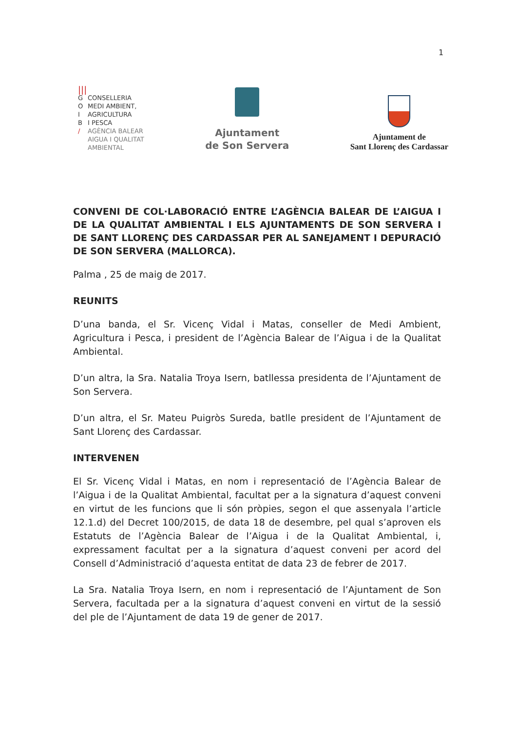1
|||
G CONSELLERIA
O MEDI AMBIENT,
I AGRICULTURA
B I PESCA
/ AGÈNCIA BALEAR
AIGUA I QUALITAT
AMBIENTAL
Ajuntament
de Son Servera
Ajuntament de
Sant Llorenç des Cardassar
CONVENI DE COL·LABORACIÓ ENTRE L’AGÈNCIA BALEAR DE L’AIGUA I DE LA QUALITAT AMBIENTAL I ELS AJUNTAMENTS DE SON SERVERA I DE SANT LLORENÇ DES CARDASSAR PER AL SANEJAMENT I DEPURACIÓ DE SON SERVERA (MALLORCA).
Palma , 25 de maig de 2017.
REUNITS
D’una banda, el Sr. Vicenç Vidal i Matas, conseller de Medi Ambient, Agricultura i Pesca, i president de l’Agència Balear de l’Aigua i de la Qualitat Ambiental.
D’un altra, la Sra. Natalia Troya Isern, batllessa presidenta de l’Ajuntament de Son Servera.
D’un altra, el Sr. Mateu Puigròs Sureda, batlle president de l’Ajuntament de Sant Llorenç des Cardassar.
INTERVENEN
El Sr. Vicenç Vidal i Matas, en nom i representació de l’Agència Balear de l’Aigua i de la Qualitat Ambiental, facultat per a la signatura d’aquest conveni en virtut de les funcions que li són pròpies, segon el que assenyala l’article 12.1.d) del Decret 100/2015, de data 18 de desembre, pel qual s’aproven els Estatuts de l’Agència Balear de l’Aigua i de la Qualitat Ambiental, i, expressament facultat per a la signatura d’aquest conveni per acord del Consell d’Administració d’aquesta entitat de data 23 de febrer de 2017.
La Sra. Natalia Troya Isern, en nom i representació de l’Ajuntament de Son Servera, facultada per a la signatura d’aquest conveni en virtut de la sessió del ple de l’Ajuntament de data 19 de gener de 2017.